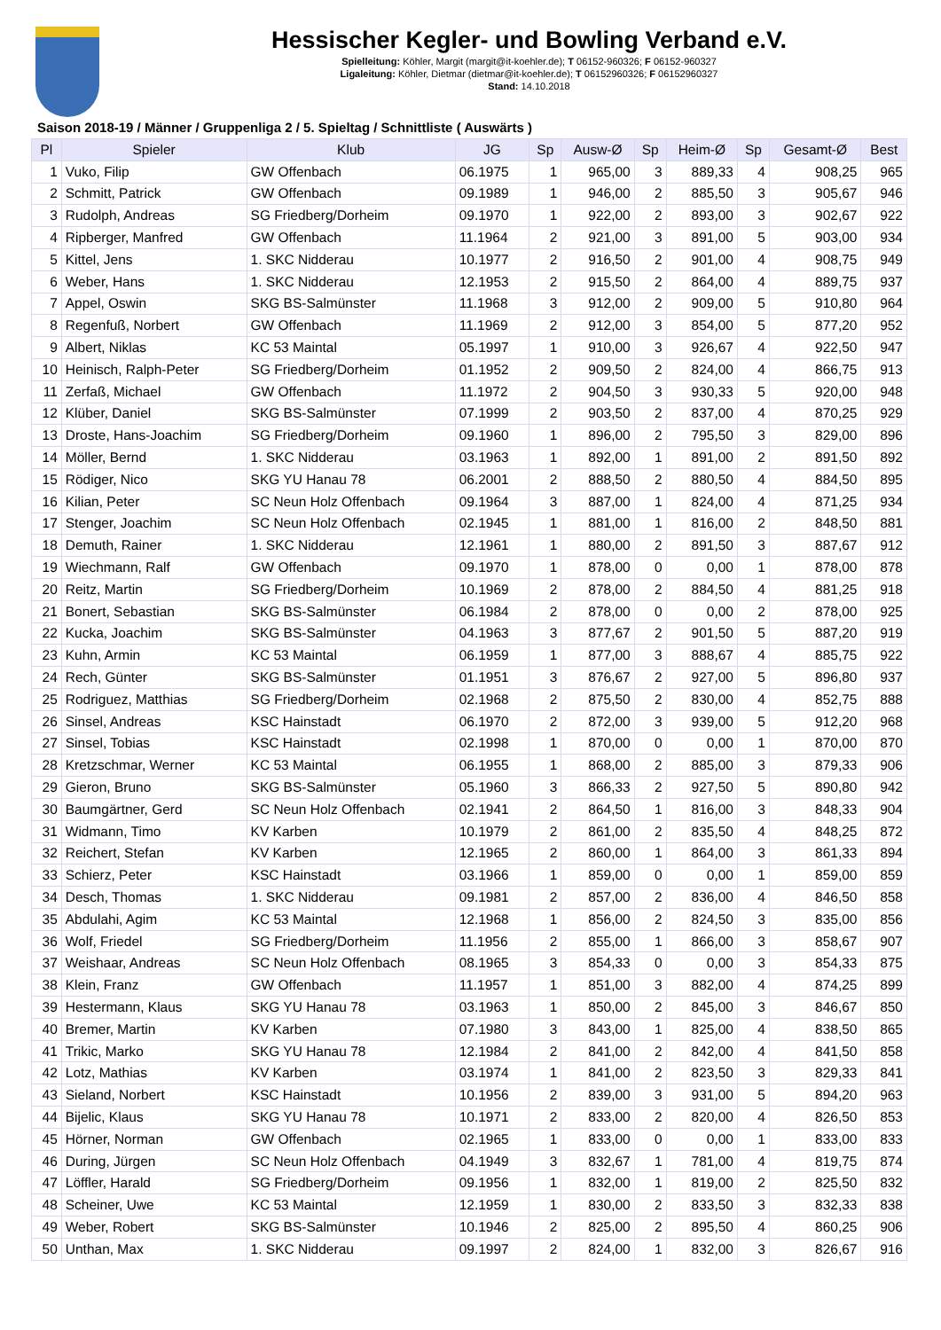Hessischer Kegler- und Bowling Verband e.V.
Spielleitung: Köhler, Margit (margit@it-koehler.de); T 06152-960326; F 06152-960327
Ligaleitung: Köhler, Dietmar (dietmar@it-koehler.de); T 06152960326; F 06152960327
Stand: 14.10.2018
Saison 2018-19 / Männer / Gruppenliga 2 / 5. Spieltag / Schnittliste ( Auswärts )
| Pl | Spieler | Klub | JG | Sp | Ausw-Ø | Sp | Heim-Ø | Sp | Gesamt-Ø | Best |
| --- | --- | --- | --- | --- | --- | --- | --- | --- | --- | --- |
| 1 | Vuko, Filip | GW Offenbach | 06.1975 | 1 | 965,00 | 3 | 889,33 | 4 | 908,25 | 965 |
| 2 | Schmitt, Patrick | GW Offenbach | 09.1989 | 1 | 946,00 | 2 | 885,50 | 3 | 905,67 | 946 |
| 3 | Rudolph, Andreas | SG Friedberg/Dorheim | 09.1970 | 1 | 922,00 | 2 | 893,00 | 3 | 902,67 | 922 |
| 4 | Ripberger, Manfred | GW Offenbach | 11.1964 | 2 | 921,00 | 3 | 891,00 | 5 | 903,00 | 934 |
| 5 | Kittel, Jens | 1. SKC Nidderau | 10.1977 | 2 | 916,50 | 2 | 901,00 | 4 | 908,75 | 949 |
| 6 | Weber, Hans | 1. SKC Nidderau | 12.1953 | 2 | 915,50 | 2 | 864,00 | 4 | 889,75 | 937 |
| 7 | Appel, Oswin | SKG BS-Salmünster | 11.1968 | 3 | 912,00 | 2 | 909,00 | 5 | 910,80 | 964 |
| 8 | Regenfuß, Norbert | GW Offenbach | 11.1969 | 2 | 912,00 | 3 | 854,00 | 5 | 877,20 | 952 |
| 9 | Albert, Niklas | KC 53 Maintal | 05.1997 | 1 | 910,00 | 3 | 926,67 | 4 | 922,50 | 947 |
| 10 | Heinisch, Ralph-Peter | SG Friedberg/Dorheim | 01.1952 | 2 | 909,50 | 2 | 824,00 | 4 | 866,75 | 913 |
| 11 | Zerfaß, Michael | GW Offenbach | 11.1972 | 2 | 904,50 | 3 | 930,33 | 5 | 920,00 | 948 |
| 12 | Klüber, Daniel | SKG BS-Salmünster | 07.1999 | 2 | 903,50 | 2 | 837,00 | 4 | 870,25 | 929 |
| 13 | Droste, Hans-Joachim | SG Friedberg/Dorheim | 09.1960 | 1 | 896,00 | 2 | 795,50 | 3 | 829,00 | 896 |
| 14 | Möller, Bernd | 1. SKC Nidderau | 03.1963 | 1 | 892,00 | 1 | 891,00 | 2 | 891,50 | 892 |
| 15 | Rödiger, Nico | SKG YU Hanau 78 | 06.2001 | 2 | 888,50 | 2 | 880,50 | 4 | 884,50 | 895 |
| 16 | Kilian, Peter | SC Neun Holz Offenbach | 09.1964 | 3 | 887,00 | 1 | 824,00 | 4 | 871,25 | 934 |
| 17 | Stenger, Joachim | SC Neun Holz Offenbach | 02.1945 | 1 | 881,00 | 1 | 816,00 | 2 | 848,50 | 881 |
| 18 | Demuth, Rainer | 1. SKC Nidderau | 12.1961 | 1 | 880,00 | 2 | 891,50 | 3 | 887,67 | 912 |
| 19 | Wiechmann, Ralf | GW Offenbach | 09.1970 | 1 | 878,00 | 0 | 0,00 | 1 | 878,00 | 878 |
| 20 | Reitz, Martin | SG Friedberg/Dorheim | 10.1969 | 2 | 878,00 | 2 | 884,50 | 4 | 881,25 | 918 |
| 21 | Bonert, Sebastian | SKG BS-Salmünster | 06.1984 | 2 | 878,00 | 0 | 0,00 | 2 | 878,00 | 925 |
| 22 | Kucka, Joachim | SKG BS-Salmünster | 04.1963 | 3 | 877,67 | 2 | 901,50 | 5 | 887,20 | 919 |
| 23 | Kuhn, Armin | KC 53 Maintal | 06.1959 | 1 | 877,00 | 3 | 888,67 | 4 | 885,75 | 922 |
| 24 | Rech, Günter | SKG BS-Salmünster | 01.1951 | 3 | 876,67 | 2 | 927,00 | 5 | 896,80 | 937 |
| 25 | Rodriguez, Matthias | SG Friedberg/Dorheim | 02.1968 | 2 | 875,50 | 2 | 830,00 | 4 | 852,75 | 888 |
| 26 | Sinsel, Andreas | KSC Hainstadt | 06.1970 | 2 | 872,00 | 3 | 939,00 | 5 | 912,20 | 968 |
| 27 | Sinsel, Tobias | KSC Hainstadt | 02.1998 | 1 | 870,00 | 0 | 0,00 | 1 | 870,00 | 870 |
| 28 | Kretzschmar, Werner | KC 53 Maintal | 06.1955 | 1 | 868,00 | 2 | 885,00 | 3 | 879,33 | 906 |
| 29 | Gieron, Bruno | SKG BS-Salmünster | 05.1960 | 3 | 866,33 | 2 | 927,50 | 5 | 890,80 | 942 |
| 30 | Baumgärtner, Gerd | SC Neun Holz Offenbach | 02.1941 | 2 | 864,50 | 1 | 816,00 | 3 | 848,33 | 904 |
| 31 | Widmann, Timo | KV Karben | 10.1979 | 2 | 861,00 | 2 | 835,50 | 4 | 848,25 | 872 |
| 32 | Reichert, Stefan | KV Karben | 12.1965 | 2 | 860,00 | 1 | 864,00 | 3 | 861,33 | 894 |
| 33 | Schierz, Peter | KSC Hainstadt | 03.1966 | 1 | 859,00 | 0 | 0,00 | 1 | 859,00 | 859 |
| 34 | Desch, Thomas | 1. SKC Nidderau | 09.1981 | 2 | 857,00 | 2 | 836,00 | 4 | 846,50 | 858 |
| 35 | Abdulahi, Agim | KC 53 Maintal | 12.1968 | 1 | 856,00 | 2 | 824,50 | 3 | 835,00 | 856 |
| 36 | Wolf, Friedel | SG Friedberg/Dorheim | 11.1956 | 2 | 855,00 | 1 | 866,00 | 3 | 858,67 | 907 |
| 37 | Weishaar, Andreas | SC Neun Holz Offenbach | 08.1965 | 3 | 854,33 | 0 | 0,00 | 3 | 854,33 | 875 |
| 38 | Klein, Franz | GW Offenbach | 11.1957 | 1 | 851,00 | 3 | 882,00 | 4 | 874,25 | 899 |
| 39 | Hestermann, Klaus | SKG YU Hanau 78 | 03.1963 | 1 | 850,00 | 2 | 845,00 | 3 | 846,67 | 850 |
| 40 | Bremer, Martin | KV Karben | 07.1980 | 3 | 843,00 | 1 | 825,00 | 4 | 838,50 | 865 |
| 41 | Trikic, Marko | SKG YU Hanau 78 | 12.1984 | 2 | 841,00 | 2 | 842,00 | 4 | 841,50 | 858 |
| 42 | Lotz, Mathias | KV Karben | 03.1974 | 1 | 841,00 | 2 | 823,50 | 3 | 829,33 | 841 |
| 43 | Sieland, Norbert | KSC Hainstadt | 10.1956 | 2 | 839,00 | 3 | 931,00 | 5 | 894,20 | 963 |
| 44 | Bijelic, Klaus | SKG YU Hanau 78 | 10.1971 | 2 | 833,00 | 2 | 820,00 | 4 | 826,50 | 853 |
| 45 | Hörner, Norman | GW Offenbach | 02.1965 | 1 | 833,00 | 0 | 0,00 | 1 | 833,00 | 833 |
| 46 | During, Jürgen | SC Neun Holz Offenbach | 04.1949 | 3 | 832,67 | 1 | 781,00 | 4 | 819,75 | 874 |
| 47 | Löffler, Harald | SG Friedberg/Dorheim | 09.1956 | 1 | 832,00 | 1 | 819,00 | 2 | 825,50 | 832 |
| 48 | Scheiner, Uwe | KC 53 Maintal | 12.1959 | 1 | 830,00 | 2 | 833,50 | 3 | 832,33 | 838 |
| 49 | Weber, Robert | SKG BS-Salmünster | 10.1946 | 2 | 825,00 | 2 | 895,50 | 4 | 860,25 | 906 |
| 50 | Unthan, Max | 1. SKC Nidderau | 09.1997 | 2 | 824,00 | 1 | 832,00 | 3 | 826,67 | 916 |